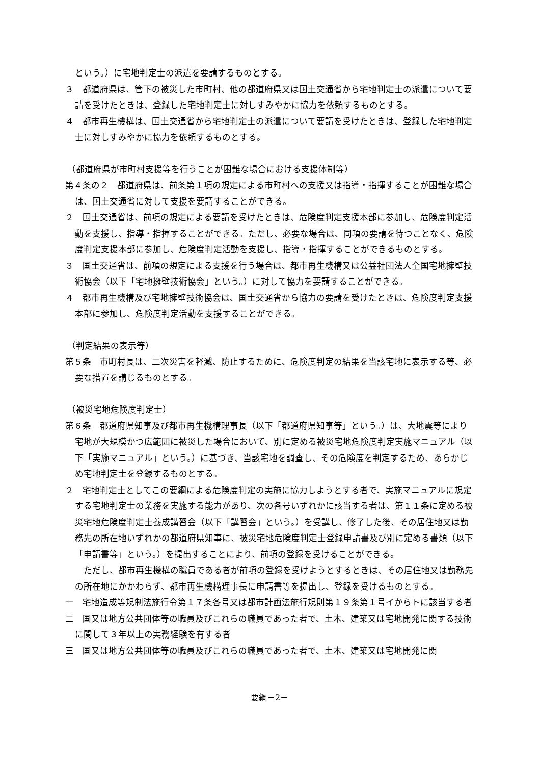という。）に宅地判定士の派遣を要請するものとする。
３　都道府県は、管下の被災した市町村、他の都道府県又は国土交通省から宅地判定士の派遣について要請を受けたときは、登録した宅地判定士に対しすみやかに協力を依頼するものとする。
４　都市再生機構は、国土交通省から宅地判定士の派遣について要請を受けたときは、登録した宅地判定士に対しすみやかに協力を依頼するものとする。
（都道府県が市町村支援等を行うことが困難な場合における支援体制等）
第４条の２　都道府県は、前条第１項の規定による市町村への支援又は指導・指揮することが困難な場合は、国土交通省に対して支援を要請することができる。
２　国土交通省は、前項の規定による要請を受けたときは、危険度判定支援本部に参加し、危険度判定活動を支援し、指導・指揮することができる。ただし、必要な場合は、同項の要請を待つことなく、危険度判定支援本部に参加し、危険度判定活動を支援し、指導・指揮することができるものとする。
３　国土交通省は、前項の規定による支援を行う場合は、都市再生機構又は公益社団法人全国宅地擁壁技術協会（以下「宅地擁壁技術協会」という。）に対して協力を要請することができる。
４　都市再生機構及び宅地擁壁技術協会は、国土交通省から協力の要請を受けたときは、危険度判定支援本部に参加し、危険度判定活動を支援することができる。
（判定結果の表示等）
第５条　市町村長は、二次災害を軽減、防止するために、危険度判定の結果を当該宅地に表示する等、必要な措置を講じるものとする。
（被災宅地危険度判定士）
第６条　都道府県知事及び都市再生機構理事長（以下「都道府県知事等」という。）は、大地震等により宅地が大規模かつ広範囲に被災した場合において、別に定める被災宅地危険度判定実施マニュアル（以下「実施マニュアル」という。）に基づき、当該宅地を調査し、その危険度を判定するため、あらかじめ宅地判定士を登録するものとする。
２　宅地判定士としてこの要綱による危険度判定の実施に協力しようとする者で、実施マニュアルに規定する宅地判定士の業務を実施する能力があり、次の各号いずれかに該当する者は、第１１条に定める被災宅地危険度判定士養成講習会（以下「講習会」という。）を受講し、修了した後、その居住地又は勤務先の所在地いずれかの都道府県知事に、被災宅地危険度判定士登録申請書及び別に定める書類（以下「申請書等」という。）を提出することにより、前項の登録を受けることができる。
　ただし、都市再生機構の職員である者が前項の登録を受けようとするときは、その居住地又は勤務先の所在地にかかわらず、都市再生機構理事長に申請書等を提出し、登録を受けるものとする。
一　宅地造成等規制法施行令第１７条各号又は都市計画法施行規則第１９条第１号イからトに該当する者
二　国又は地方公共団体等の職員及びこれらの職員であった者で、土木、建築又は宅地開発に関する技術に関して３年以上の実務経験を有する者
三　国又は地方公共団体等の職員及びこれらの職員であった者で、土木、建築又は宅地開発に関
要綱－2－